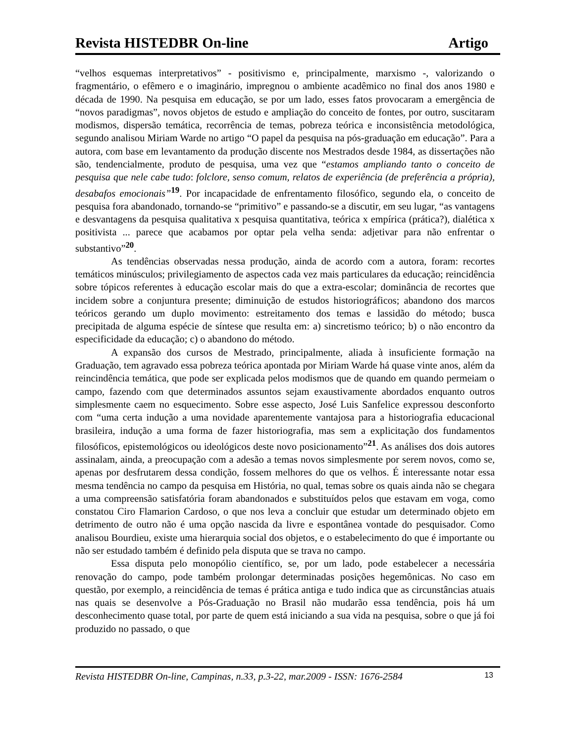Revista HISTEDBR On-line Artigo
“velhos esquemas interpretativos” - positivismo e, principalmente, marxismo -, valorizando o fragmentário, o efêmero e o imaginário, impregnou o ambiente acadêmico no final dos anos 1980 e década de 1990. Na pesquisa em educação, se por um lado, esses fatos provocaram a emergência de “novos paradigmas”, novos objetos de estudo e ampliação do conceito de fontes, por outro, suscitaram modismos, dispersão temática, recorrência de temas, pobreza teórica e inconsistência metodológica, segundo analisou Miriam Warde no artigo “O papel da pesquisa na pós-graduação em educação”. Para a autora, com base em levantamento da produção discente nos Mestrados desde 1984, as dissertações não são, tendencialmente, produto de pesquisa, uma vez que “estamos ampliando tanto o conceito de pesquisa que nele cabe tudo: folclore, senso comum, relatos de experiência (de preferência a própria), desabafos emocionais”<sup>19</sup>. Por incapacidade de enfrentamento filosófico, segundo ela, o conceito de pesquisa fora abandonado, tornando-se “primitivo” e passando-se a discutir, em seu lugar, “as vantagens e desvantagens da pesquisa qualitativa x pesquisa quantitativa, teórica x empírica (prática?), dialética x positivista ... parece que acabamos por optar pela velha senda: adjetivar para não enfrentar o substantivo”<sup>20</sup>.
As tendências observadas nessa produção, ainda de acordo com a autora, foram: recortes temáticos minúsculos; privilegiamento de aspectos cada vez mais particulares da educação; reincidência sobre tópicos referentes à educação escolar mais do que a extra-escolar; dominância de recortes que incidem sobre a conjuntura presente; diminuição de estudos historiográficos; abandono dos marcos teóricos gerando um duplo movimento: estreitamento dos temas e lassidão do método; busca precipitada de alguma espécie de síntese que resulta em: a) sincretismo teórico; b) o não encontro da especificidade da educação; c) o abandono do método.
A expansão dos cursos de Mestrado, principalmente, aliada à insuficiente formação na Graduação, tem agravado essa pobreza teórica apontada por Miriam Warde há quase vinte anos, além da reincindência temática, que pode ser explicada pelos modismos que de quando em quando permeiam o campo, fazendo com que determinados assuntos sejam exaustivamente abordados enquanto outros simplesmente caem no esquecimento. Sobre esse aspecto, José Luis Sanfelice expressou desconforto com “uma certa indução a uma novidade aparentemente vantajosa para a historiografia educacional brasileira, indução a uma forma de fazer historiografia, mas sem a explicitação dos fundamentos filosóficos, epistemológicos ou ideológicos deste novo posicionamento”<sup>21</sup>. As análises dos dois autores assinalam, ainda, a preocupação com a adesão a temas novos simplesmente por serem novos, como se, apenas por desfrutarem dessa condição, fossem melhores do que os velhos. É interessante notar essa mesma tendência no campo da pesquisa em História, no qual, temas sobre os quais ainda não se chegara a uma compreensão satisfatória foram abandonados e substituídos pelos que estavam em voga, como constatou Ciro Flamarion Cardoso, o que nos leva a concluir que estudar um determinado objeto em detrimento de outro não é uma opção nascida da livre e espontânea vontade do pesquisador. Como analisou Bourdieu, existe uma hierarquia social dos objetos, e o estabelecimento do que é importante ou não ser estudado também é definido pela disputa que se trava no campo.
Essa disputa pelo monopólio científico, se, por um lado, pode estabelecer a necessária renovação do campo, pode também prolongar determinadas posições hegemônicas. No caso em questão, por exemplo, a reincidência de temas é prática antiga e tudo indica que as circunstâncias atuais nas quais se desenvolve a Pós-Graduação no Brasil não mudarão essa tendência, pois há um desconhecimento quase total, por parte de quem está iniciando a sua vida na pesquisa, sobre o que já foi produzido no passado, o que
Revista HISTEDBR On-line, Campinas, n.33, p.3-22, mar.2009 - ISSN: 1676-2584 13